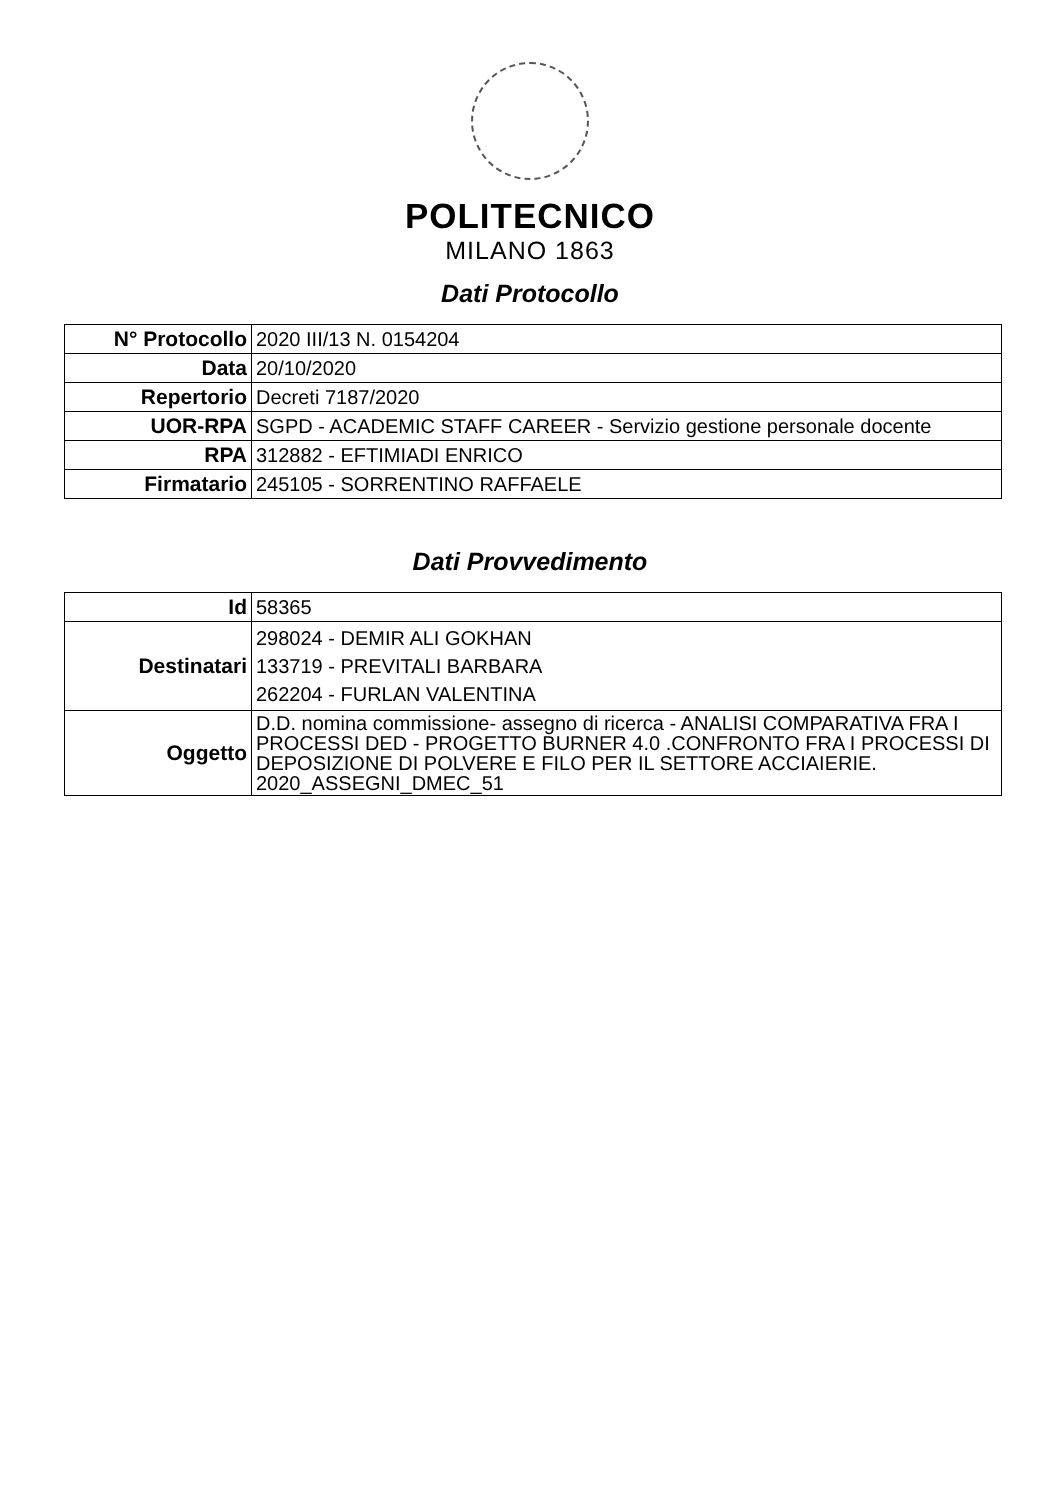POLITECNICO
MILANO 1863
Dati Protocollo
| N° Protocollo | 2020 III/13 N. 0154204 |
| Data | 20/10/2020 |
| Repertorio | Decreti 7187/2020 |
| UOR-RPA | SGPD - ACADEMIC STAFF CAREER - Servizio gestione personale docente |
| RPA | 312882 - EFTIMIADI ENRICO |
| Firmatario | 245105 - SORRENTINO RAFFAELE |
Dati Provvedimento
| Id | 58365 |
| Destinatari | 298024 - DEMIR ALI GOKHAN 133719 - PREVITALI BARBARA 262204 - FURLAN VALENTINA |
| Oggetto | D.D. nomina commissione- assegno di ricerca - ANALISI COMPARATIVA FRA I PROCESSI DED - PROGETTO BURNER 4.0 .CONFRONTO FRA I PROCESSI DI DEPOSIZIONE DI POLVERE E FILO PER IL SETTORE ACCIAIERIE. 2020_ASSEGNI_DMEC_51 |